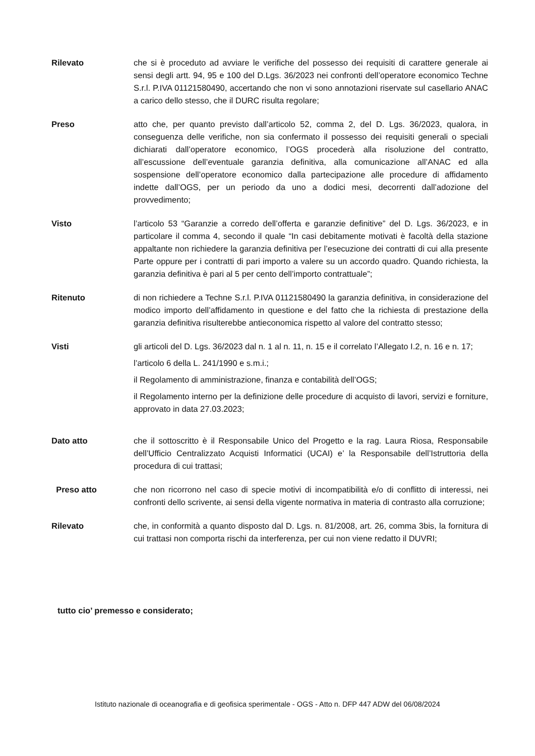Rilevato che si è proceduto ad avviare le verifiche del possesso dei requisiti di carattere generale ai sensi degli artt. 94, 95 e 100 del D.Lgs. 36/2023 nei confronti dell’operatore economico Techne S.r.l. P.IVA 01121580490, accertando che non vi sono annotazioni riservate sul casellario ANAC a carico dello stesso, che il DURC risulta regolare;
Preso atto che, per quanto previsto dall’articolo 52, comma 2, del D. Lgs. 36/2023, qualora, in conseguenza delle verifiche, non sia confermato il possesso dei requisiti generali o speciali dichiarati dall’operatore economico, l’OGS procederà alla risoluzione del contratto, all’escussione dell’eventuale garanzia definitiva, alla comunicazione all’ANAC ed alla sospensione dell’operatore economico dalla partecipazione alle procedure di affidamento indette dall’OGS, per un periodo da uno a dodici mesi, decorrenti dall’adozione del provvedimento;
Visto l’articolo 53 “Garanzie a corredo dell’offerta e garanzie definitive” del D. Lgs. 36/2023, e in particolare il comma 4, secondo il quale “In casi debitamente motivati è facoltà della stazione appaltante non richiedere la garanzia definitiva per l’esecuzione dei contratti di cui alla presente Parte oppure per i contratti di pari importo a valere su un accordo quadro. Quando richiesta, la garanzia definitiva è pari al 5 per cento dell’importo contrattuale”;
Ritenuto di non richiedere a Techne S.r.l. P.IVA 01121580490 la garanzia definitiva, in considerazione del modico importo dell’affidamento in questione e del fatto che la richiesta di prestazione della garanzia definitiva risulterebbe antieconomica rispetto al valore del contratto stesso;
Visti gli articoli del D. Lgs. 36/2023 dal n. 1 al n. 11, n. 15 e il correlato l’Allegato I.2, n. 16 e n. 17;
l’articolo 6 della L. 241/1990 e s.m.i.;
il Regolamento di amministrazione, finanza e contabilità dell’OGS;
il Regolamento interno per la definizione delle procedure di acquisto di lavori, servizi e forniture, approvato in data 27.03.2023;
Dato atto che il sottoscritto è il Responsabile Unico del Progetto e la rag. Laura Riosa, Responsabile dell’Ufficio Centralizzato Acquisti Informatici (UCAI) e’ la Responsabile dell’Istruttoria della procedura di cui trattasi;
Preso atto che non ricorrono nel caso di specie motivi di incompatibilità e/o di conflitto di interessi, nei confronti dello scrivente, ai sensi della vigente normativa in materia di contrasto alla corruzione;
Rilevato che, in conformità a quanto disposto dal D. Lgs. n. 81/2008, art. 26, comma 3bis, la fornitura di cui trattasi non comporta rischi da interferenza, per cui non viene redatto il DUVRI;
tutto cio’ premesso e considerato;
Istituto nazionale di oceanografia e di geofisica sperimentale - OGS - Atto n. DFP 447 ADW del 06/08/2024